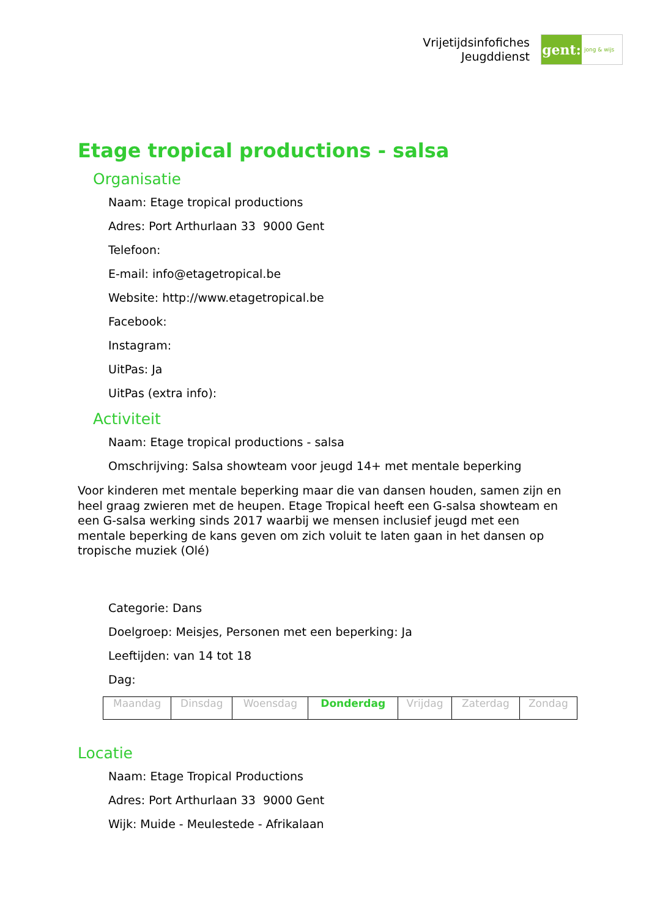Vrijetijdsinfofiches
Jeugddienst
gent:
jong & wijs
Etage tropical productions - salsa
Organisatie
Naam: Etage tropical productions
Adres: Port Arthurlaan 33 9000 Gent
Telefoon:
E-mail: info@etagetropical.be
Website: http://www.etagetropical.be
Facebook:
Instagram:
UitPas: Ja
UitPas (extra info):
Activiteit
Naam: Etage tropical productions - salsa
Omschrijving: Salsa showteam voor jeugd 14+ met mentale beperking
Voor kinderen met mentale beperking maar die van dansen houden, samen zijn en heel graag zwieren met de heupen. Etage Tropical heeft een G-salsa showteam en een G-salsa werking sinds 2017 waarbij we mensen inclusief jeugd met een mentale beperking de kans geven om zich voluit te laten gaan in het dansen op tropische muziek (Olé)
Categorie: Dans
Doelgroep: Meisjes, Personen met een beperking: Ja
Leeftijden: van 14 tot 18
Dag:
| Maandag | Dinsdag | Woensdag | Donderdag | Vrijdag | Zaterdag | Zondag |
Locatie
Naam: Etage Tropical Productions
Adres: Port Arthurlaan 33 9000 Gent
Wijk: Muide - Meulestede - Afrikalaan